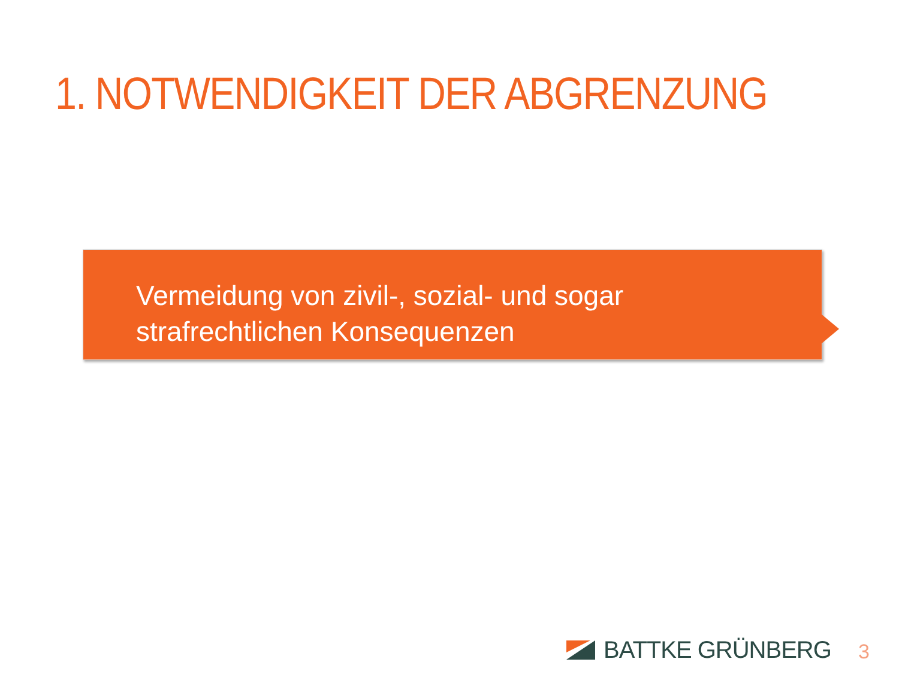1. NOTWENDIGKEIT DER ABGRENZUNG
Vermeidung von zivil-, sozial- und sogar
strafrechtlichen Konsequenzen
BATTKE GRÜNBERG 3